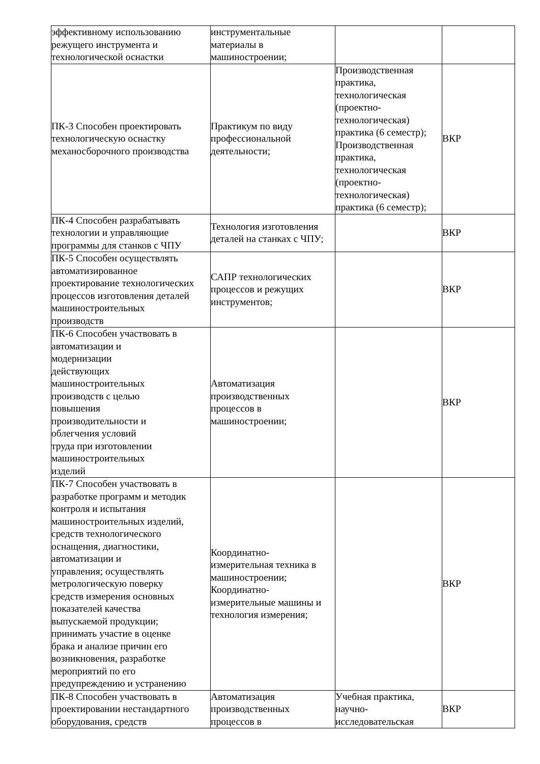| эффективному использованию режущего инструмента и технологической оснастки | инструментальные материалы в машиностроении; | | |
| ПК-3 Способен проектировать технологическую оснастку механосборочного производства | Практикум по виду профессиональной деятельности; | Производственная практика, технологическая (проектно- технологическая) практика (6 семестр); Производственная практика, технологическая (проектно- технологическая) практика (6 семестр); | ВКР |
| ПК-4 Способен разрабатывать технологии и управляющие программы для станков с ЧПУ | Технология изготовления деталей на станках с ЧПУ; | | ВКР |
| ПК-5 Способен осуществлять автоматизированное проектирование технологических процессов изготовления деталей машиностроительных производств | САПР технологических процессов и режущих инструментов; | | ВКР |
| ПК-6 Способен участвовать в автоматизации и модернизации действующих машиностроительных производств с целью повышения производительности и облегчения условий труда при изготовлении машиностроительных изделий | Автоматизация производственных процессов в машиностроении; | | ВКР |
| ПК-7 Способен участвовать в разработке программ и методик контроля и испытания машиностроительных изделий, средств технологического оснащения, диагностики, автоматизации и управления; осуществлять метрологическую поверку средств измерения основных показателей качества выпускаемой продукции; принимать участие в оценке брака и анализе причин его возникновения, разработке мероприятий по его предупреждению и устранению | Координатно- измерительная техника в машиностроении; Координатно- измерительные машины и технология измерения; | | ВКР |
| ПК-8 Способен участвовать в проектировании нестандартного оборудования, средств | Автоматизация производственных процессов в | Учебная практика, научно- исследовательская | ВКР |